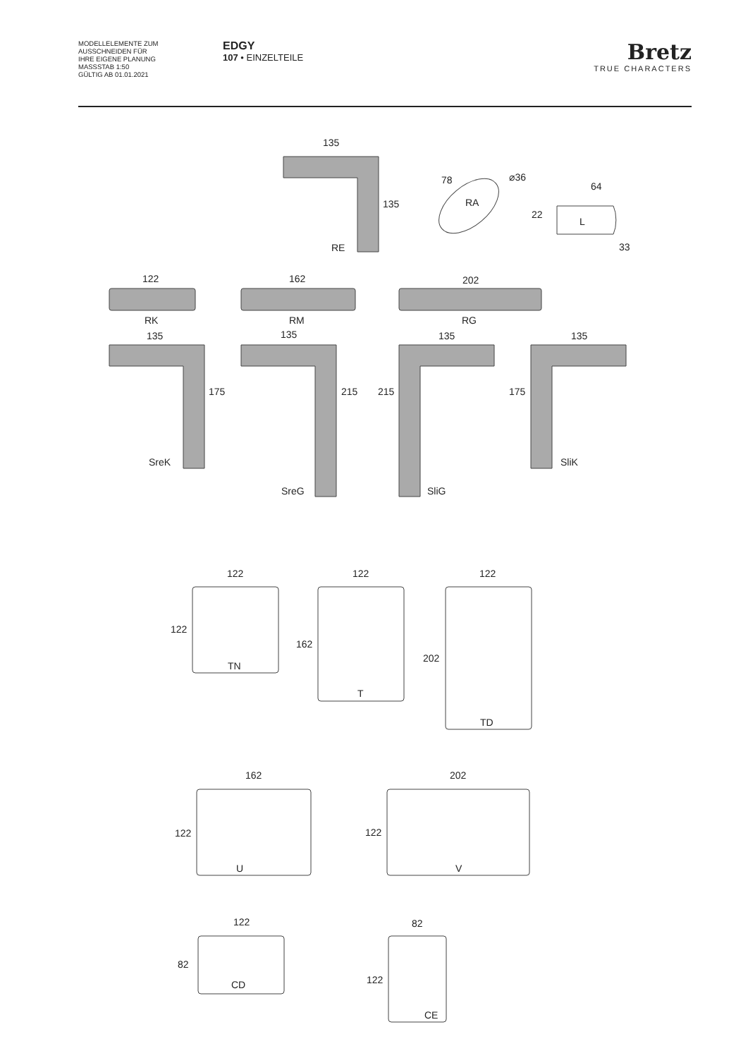MODELLELEMENTE ZUM
AUSSCHNEIDEN FÜR
IHRE EIGENE PLANUNG
MASSSTAB 1:50
GÜLTIG AB 01.01.2021
EDGY
107 • EINZELTEILE
Bretz
TRUE CHARACTERS
135
135
RE
78
RA
⌀36
64
22
L
33
122
162
202
RK
RM
RG
135
135
135
135
175
215
215
175
SreK
SreG
SliG
SliK
122
122
122
122
162
202
TN
T
TD
162
202
122
122
U
V
122
82
82
122
CD
CE